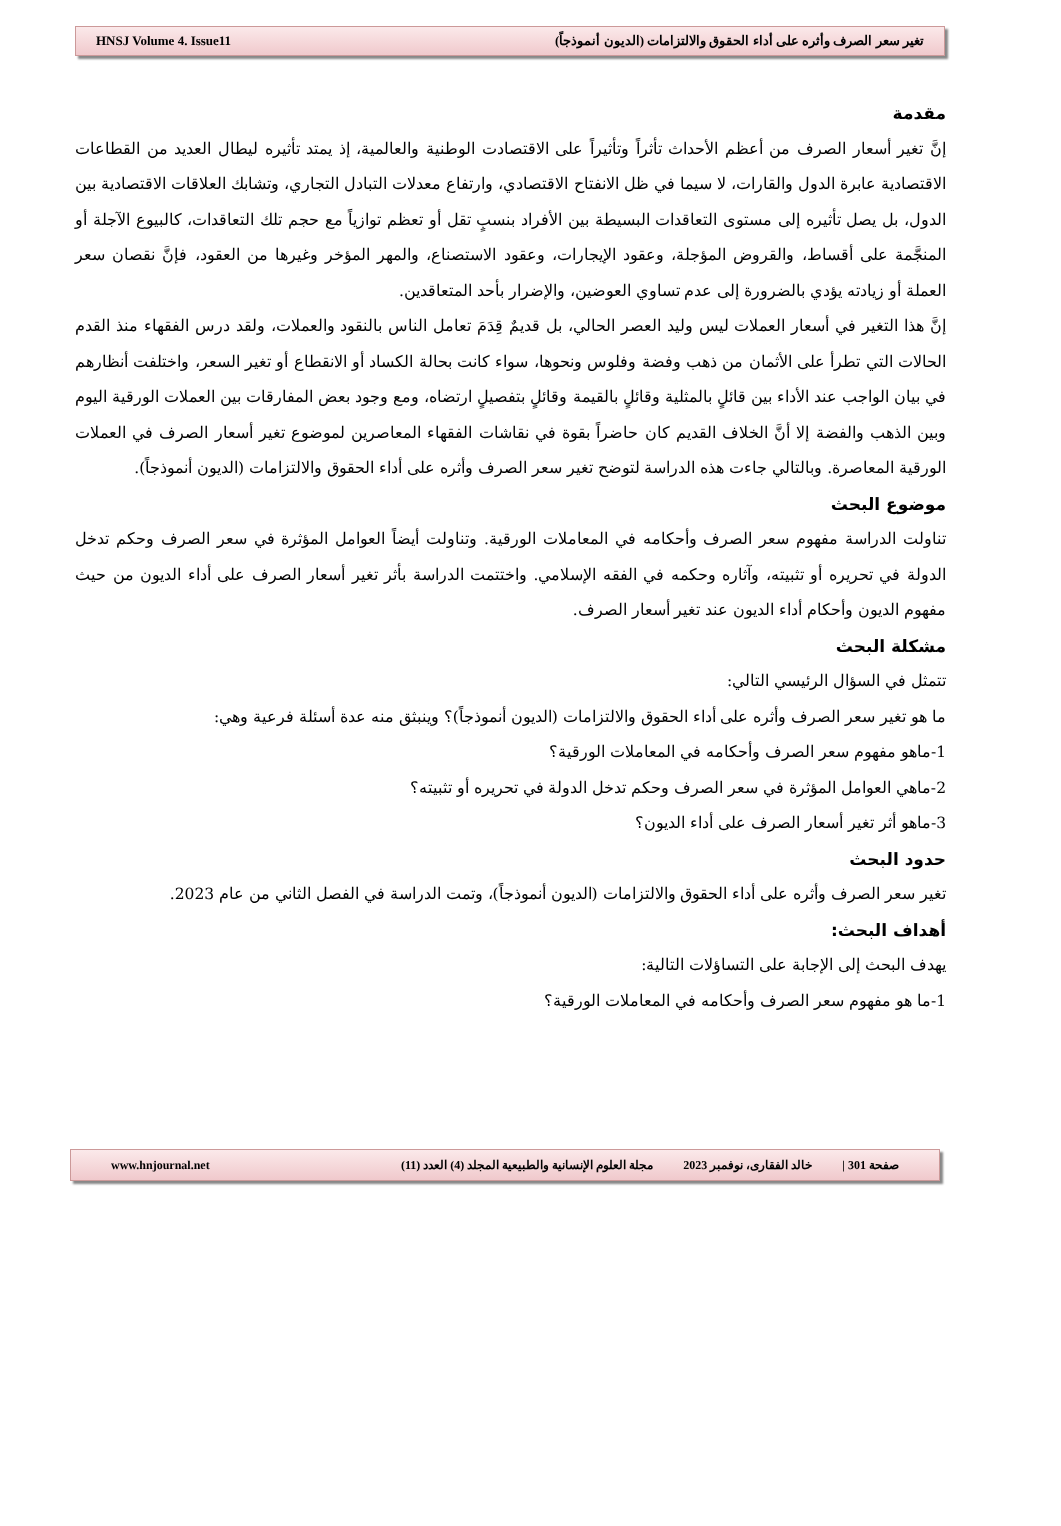HNSJ Volume 4. Issue11 تغير سعر الصرف وأثره على أداء الحقوق والالتزامات (الديون أنموذجاً)
مقدمة
إنَّ تغير أسعار الصرف من أعظم الأحداث تأثراً وتأثيراً على الاقتصادت الوطنية والعالمية، إذ يمتد تأثيره ليطال العديد من القطاعات الاقتصادية عابرة الدول والقارات، لا سيما في ظل الانفتاح الاقتصادي، وارتفاع معدلات التبادل التجاري، وتشابك العلاقات الاقتصادية بين الدول، بل يصل تأثيره إلى مستوى التعاقدات البسيطة بين الأفراد بنسبٍ تقل أو تعظم توازياً مع حجم تلك التعاقدات، كالبيوع الآجلة أو المنجَّمة على أقساط، والقروض المؤجلة، وعقود الإيجارات، وعقود الاستصناع، والمهر المؤخر وغيرها من العقود، فإنَّ نقصان سعر العملة أو زيادته يؤدي بالضرورة إلى عدم تساوي العوضين، والإضرار بأحد المتعاقدين.
إنَّ هذا التغير في أسعار العملات ليس وليد العصر الحالي، بل قديمٌ قِدَمَ تعامل الناس بالنقود والعملات، ولقد درس الفقهاء منذ القدم الحالات التي تطرأ على الأثمان من ذهب وفضة وفلوس ونحوها، سواء كانت بحالة الكساد أو الانقطاع أو تغير السعر، واختلفت أنظارهم في بيان الواجب عند الأداء بين قائلٍ بالمثلية وقائلٍ بالقيمة وقائلٍ بتفصيلٍ ارتضاه، ومع وجود بعض المفارقات بين العملات الورقية اليوم وبين الذهب والفضة إلا أنَّ الخلاف القديم كان حاضراً بقوة في نقاشات الفقهاء المعاصرين لموضوع تغير أسعار الصرف في العملات الورقية المعاصرة. وبالتالي جاءت هذه الدراسة لتوضح تغير سعر الصرف وأثره على أداء الحقوق والالتزامات (الديون أنموذجاً).
موضوع البحث
تناولت الدراسة مفهوم سعر الصرف وأحكامه في المعاملات الورقية. وتناولت أيضاً العوامل المؤثرة في سعر الصرف وحكم تدخل الدولة في تحريره أو تثبيته، وآثاره وحكمه في الفقه الإسلامي. واختتمت الدراسة بأثر تغير أسعار الصرف على أداء الديون من حيث مفهوم الديون وأحكام أداء الديون عند تغير أسعار الصرف.
مشكلة البحث
تتمثل في السؤال الرئيسي التالي:
ما هو تغير سعر الصرف وأثره على أداء الحقوق والالتزامات (الديون أنموذجاً)؟ وينبثق منه عدة أسئلة فرعية وهي:
1-ماهو مفهوم سعر الصرف وأحكامه في المعاملات الورقية؟
2-ماهي العوامل المؤثرة في سعر الصرف وحكم تدخل الدولة في تحريره أو تثبيته؟
3-ماهو أثر تغير أسعار الصرف على أداء الديون؟
حدود البحث
تغير سعر الصرف وأثره على أداء الحقوق والالتزامات (الديون أنموذجاً)، وتمت الدراسة في الفصل الثاني من عام 2023.
أهداف البحث:
يهدف البحث إلى الإجابة على التساؤلات التالية:
1-ما هو مفهوم سعر الصرف وأحكامه في المعاملات الورقية؟
صفحة 301 | خالد الفقارى، نوفمبر 2023 مجلة العلوم الإنسانية والطبيعية المجلد (4) العدد (11) www.hnjournal.net